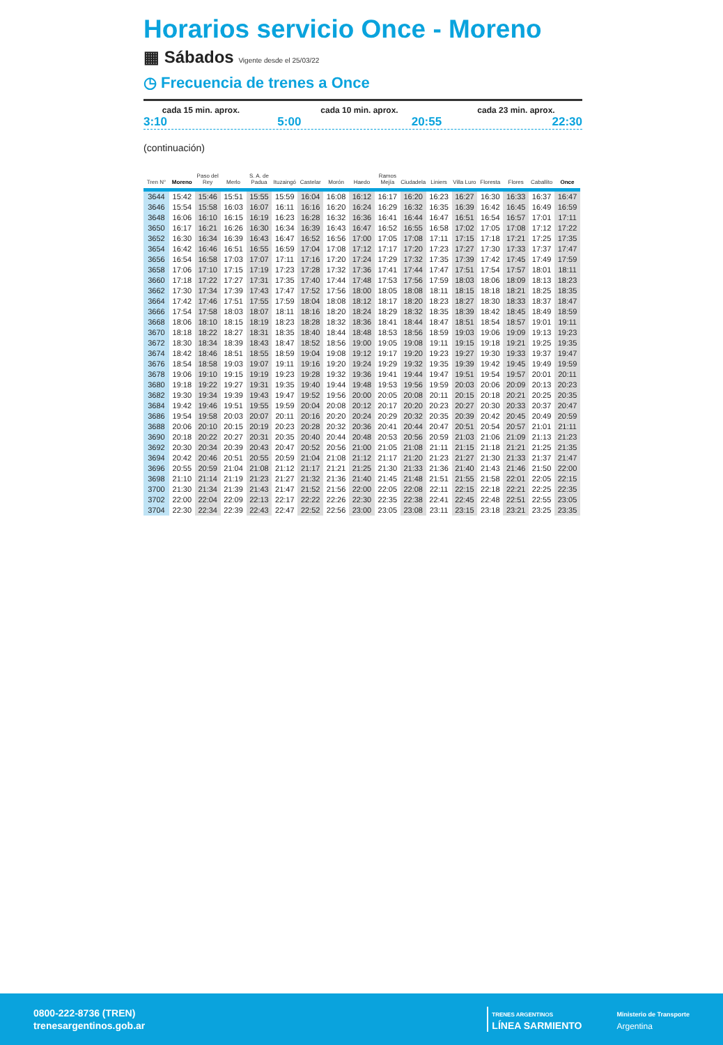Horarios servicio Once - Moreno
▦ Sábados Vigente desde el 25/03/22
◷ Frecuencia de trenes a Once
cada 15 min. aprox. cada 10 min. aprox. cada 23 min. aprox.
3:10 5:00 20:55 22:30
(continuación)
| Tren N° | Moreno | Paso del Rey | Merlo | S. A. de Padua | Ituzaingó | Castelar | Morón | Haedo | Ramos Mejía | Ciudadela | Liniers | Villa Luro | Floresta | Flores | Caballito | Once |
| --- | --- | --- | --- | --- | --- | --- | --- | --- | --- | --- | --- | --- | --- | --- | --- | --- |
| 3644 | 15:42 | 15:46 | 15:51 | 15:55 | 15:59 | 16:04 | 16:08 | 16:12 | 16:17 | 16:20 | 16:23 | 16:27 | 16:30 | 16:33 | 16:37 | 16:47 |
| 3646 | 15:54 | 15:58 | 16:03 | 16:07 | 16:11 | 16:16 | 16:20 | 16:24 | 16:29 | 16:32 | 16:35 | 16:39 | 16:42 | 16:45 | 16:49 | 16:59 |
| 3648 | 16:06 | 16:10 | 16:15 | 16:19 | 16:23 | 16:28 | 16:32 | 16:36 | 16:41 | 16:44 | 16:47 | 16:51 | 16:54 | 16:57 | 17:01 | 17:11 |
| 3650 | 16:17 | 16:21 | 16:26 | 16:30 | 16:34 | 16:39 | 16:43 | 16:47 | 16:52 | 16:55 | 16:58 | 17:02 | 17:05 | 17:08 | 17:12 | 17:22 |
| 3652 | 16:30 | 16:34 | 16:39 | 16:43 | 16:47 | 16:52 | 16:56 | 17:00 | 17:05 | 17:08 | 17:11 | 17:15 | 17:18 | 17:21 | 17:25 | 17:35 |
| 3654 | 16:42 | 16:46 | 16:51 | 16:55 | 16:59 | 17:04 | 17:08 | 17:12 | 17:17 | 17:20 | 17:23 | 17:27 | 17:30 | 17:33 | 17:37 | 17:47 |
| 3656 | 16:54 | 16:58 | 17:03 | 17:07 | 17:11 | 17:16 | 17:20 | 17:24 | 17:29 | 17:32 | 17:35 | 17:39 | 17:42 | 17:45 | 17:49 | 17:59 |
| 3658 | 17:06 | 17:10 | 17:15 | 17:19 | 17:23 | 17:28 | 17:32 | 17:36 | 17:41 | 17:44 | 17:47 | 17:51 | 17:54 | 17:57 | 18:01 | 18:11 |
| 3660 | 17:18 | 17:22 | 17:27 | 17:31 | 17:35 | 17:40 | 17:44 | 17:48 | 17:53 | 17:56 | 17:59 | 18:03 | 18:06 | 18:09 | 18:13 | 18:23 |
| 3662 | 17:30 | 17:34 | 17:39 | 17:43 | 17:47 | 17:52 | 17:56 | 18:00 | 18:05 | 18:08 | 18:11 | 18:15 | 18:18 | 18:21 | 18:25 | 18:35 |
| 3664 | 17:42 | 17:46 | 17:51 | 17:55 | 17:59 | 18:04 | 18:08 | 18:12 | 18:17 | 18:20 | 18:23 | 18:27 | 18:30 | 18:33 | 18:37 | 18:47 |
| 3666 | 17:54 | 17:58 | 18:03 | 18:07 | 18:11 | 18:16 | 18:20 | 18:24 | 18:29 | 18:32 | 18:35 | 18:39 | 18:42 | 18:45 | 18:49 | 18:59 |
| 3668 | 18:06 | 18:10 | 18:15 | 18:19 | 18:23 | 18:28 | 18:32 | 18:36 | 18:41 | 18:44 | 18:47 | 18:51 | 18:54 | 18:57 | 19:01 | 19:11 |
| 3670 | 18:18 | 18:22 | 18:27 | 18:31 | 18:35 | 18:40 | 18:44 | 18:48 | 18:53 | 18:56 | 18:59 | 19:03 | 19:06 | 19:09 | 19:13 | 19:23 |
| 3672 | 18:30 | 18:34 | 18:39 | 18:43 | 18:47 | 18:52 | 18:56 | 19:00 | 19:05 | 19:08 | 19:11 | 19:15 | 19:18 | 19:21 | 19:25 | 19:35 |
| 3674 | 18:42 | 18:46 | 18:51 | 18:55 | 18:59 | 19:04 | 19:08 | 19:12 | 19:17 | 19:20 | 19:23 | 19:27 | 19:30 | 19:33 | 19:37 | 19:47 |
| 3676 | 18:54 | 18:58 | 19:03 | 19:07 | 19:11 | 19:16 | 19:20 | 19:24 | 19:29 | 19:32 | 19:35 | 19:39 | 19:42 | 19:45 | 19:49 | 19:59 |
| 3678 | 19:06 | 19:10 | 19:15 | 19:19 | 19:23 | 19:28 | 19:32 | 19:36 | 19:41 | 19:44 | 19:47 | 19:51 | 19:54 | 19:57 | 20:01 | 20:11 |
| 3680 | 19:18 | 19:22 | 19:27 | 19:31 | 19:35 | 19:40 | 19:44 | 19:48 | 19:53 | 19:56 | 19:59 | 20:03 | 20:06 | 20:09 | 20:13 | 20:23 |
| 3682 | 19:30 | 19:34 | 19:39 | 19:43 | 19:47 | 19:52 | 19:56 | 20:00 | 20:05 | 20:08 | 20:11 | 20:15 | 20:18 | 20:21 | 20:25 | 20:35 |
| 3684 | 19:42 | 19:46 | 19:51 | 19:55 | 19:59 | 20:04 | 20:08 | 20:12 | 20:17 | 20:20 | 20:23 | 20:27 | 20:30 | 20:33 | 20:37 | 20:47 |
| 3686 | 19:54 | 19:58 | 20:03 | 20:07 | 20:11 | 20:16 | 20:20 | 20:24 | 20:29 | 20:32 | 20:35 | 20:39 | 20:42 | 20:45 | 20:49 | 20:59 |
| 3688 | 20:06 | 20:10 | 20:15 | 20:19 | 20:23 | 20:28 | 20:32 | 20:36 | 20:41 | 20:44 | 20:47 | 20:51 | 20:54 | 20:57 | 21:01 | 21:11 |
| 3690 | 20:18 | 20:22 | 20:27 | 20:31 | 20:35 | 20:40 | 20:44 | 20:48 | 20:53 | 20:56 | 20:59 | 21:03 | 21:06 | 21:09 | 21:13 | 21:23 |
| 3692 | 20:30 | 20:34 | 20:39 | 20:43 | 20:47 | 20:52 | 20:56 | 21:00 | 21:05 | 21:08 | 21:11 | 21:15 | 21:18 | 21:21 | 21:25 | 21:35 |
| 3694 | 20:42 | 20:46 | 20:51 | 20:55 | 20:59 | 21:04 | 21:08 | 21:12 | 21:17 | 21:20 | 21:23 | 21:27 | 21:30 | 21:33 | 21:37 | 21:47 |
| 3696 | 20:55 | 20:59 | 21:04 | 21:08 | 21:12 | 21:17 | 21:21 | 21:25 | 21:30 | 21:33 | 21:36 | 21:40 | 21:43 | 21:46 | 21:50 | 22:00 |
| 3698 | 21:10 | 21:14 | 21:19 | 21:23 | 21:27 | 21:32 | 21:36 | 21:40 | 21:45 | 21:48 | 21:51 | 21:55 | 21:58 | 22:01 | 22:05 | 22:15 |
| 3700 | 21:30 | 21:34 | 21:39 | 21:43 | 21:47 | 21:52 | 21:56 | 22:00 | 22:05 | 22:08 | 22:11 | 22:15 | 22:18 | 22:21 | 22:25 | 22:35 |
| 3702 | 22:00 | 22:04 | 22:09 | 22:13 | 22:17 | 22:22 | 22:26 | 22:30 | 22:35 | 22:38 | 22:41 | 22:45 | 22:48 | 22:51 | 22:55 | 23:05 |
| 3704 | 22:30 | 22:34 | 22:39 | 22:43 | 22:47 | 22:52 | 22:56 | 23:00 | 23:05 | 23:08 | 23:11 | 23:15 | 23:18 | 23:21 | 23:25 | 23:35 |
0800-222-8736 (TREN)
trenesargentinos.gob.ar
TRENES ARGENTINOS
LÍNEA SARMIENTO
Ministerio de Transporte
Argentina